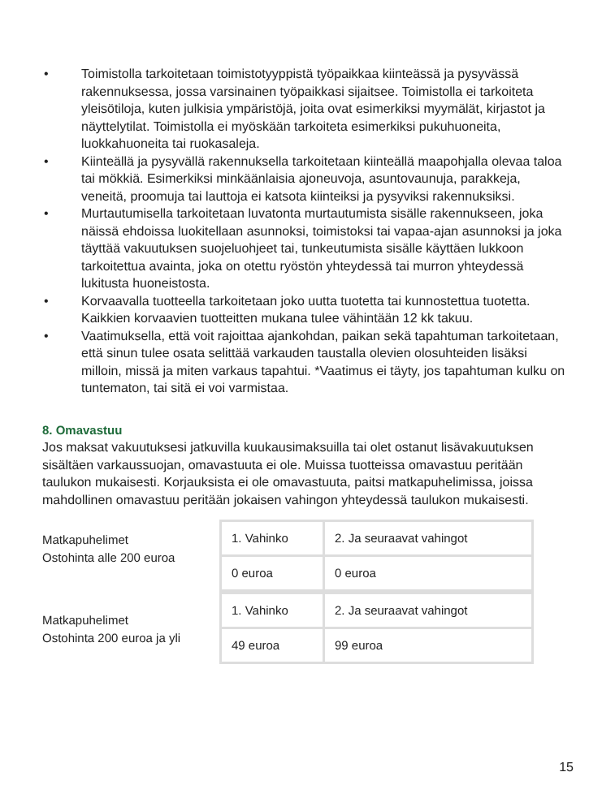• Toimistolla tarkoitetaan toimistotyyppistä työpaikkaa kiinteässä ja pysyvässä rakennuksessa, jossa varsinainen työpaikkasi sijaitsee. Toimistolla ei tarkoiteta yleisötiloja, kuten julkisia ympäristöjä, joita ovat esimerkiksi myymälät, kirjastot ja näyttelytilat. Toimistolla ei myöskään tarkoiteta esimerkiksi pukuhuoneita, luokkahuoneita tai ruokasaleja.
• Kiinteällä ja pysyvällä rakennuksella tarkoitetaan kiinteällä maapohjalla olevaa taloa tai mökkiä. Esimerkiksi minkäänlaisia ajoneuvoja, asuntovaunuja, parakkeja, veneitä, proomuja tai lauttoja ei katsota kiinteiksi ja pysyviksi rakennuksiksi.
• Murtautumisella tarkoitetaan luvatonta murtautumista sisälle rakennukseen, joka näissä ehdoissa luokitellaan asunnoksi, toimistoksi tai vapaa-ajan asunnoksi ja joka täyttää vakuutuksen suojeluohjeet tai, tunkeutumista sisälle käyttäen lukkoon tarkoitettua avainta, joka on otettu ryöstön yhteydessä tai murron yhteydessä lukitusta huoneistosta.
• Korvaavalla tuotteella tarkoitetaan joko uutta tuotetta tai kunnostettua tuotetta. Kaikkien korvaavien tuotteitten mukana tulee vähintään 12 kk takuu.
• Vaatimuksella, että voit rajoittaa ajankohdan, paikan sekä tapahtuman tarkoitetaan, että sinun tulee osata selittää varkauden taustalla olevien olosuhteiden lisäksi milloin, missä ja miten varkaus tapahtui. *Vaatimus ei täyty, jos tapahtuman kulku on tuntematon, tai sitä ei voi varmistaa.
8. Omavastuu
Jos maksat vakuutuksesi jatkuvilla kuukausimaksuilla tai olet ostanut lisävakuutuksen sisältäen varkaussuojan, omavastuuta ei ole. Muissa tuotteissa omavastuu peritään taulukon mukaisesti. Korjauksista ei ole omavastuuta, paitsi matkapuhelimissa, joissa mahdollinen omavastuu peritään jokaisen vahingon yhteydessä taulukon mukaisesti.
Matkapuhelimet
Ostohinta alle 200 euroa
| 1. Vahinko | 2. Ja seuraavat vahingot |
| 0 euroa | 0 euroa |
Matkapuhelimet
Ostohinta 200 euroa ja yli
| 1. Vahinko | 2. Ja seuraavat vahingot |
| 49 euroa | 99 euroa |
15